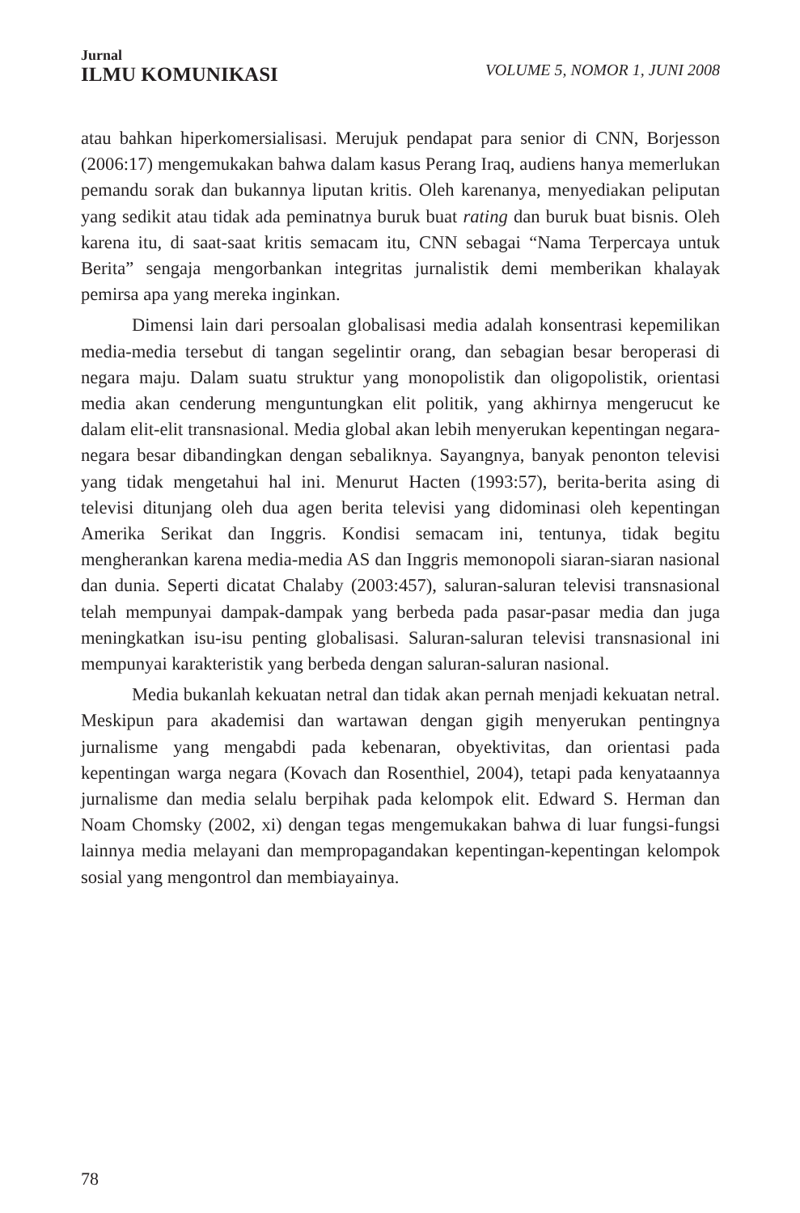Jurnal
ILMU KOMUNIKASI
VOLUME 5, NOMOR 1, JUNI 2008
atau bahkan hiperkomersialisasi. Merujuk pendapat para senior di CNN, Borjesson (2006:17) mengemukakan bahwa dalam kasus Perang Iraq, audiens hanya memerlukan pemandu sorak dan bukannya liputan kritis. Oleh karenanya, menyediakan peliputan yang sedikit atau tidak ada peminatnya buruk buat rating dan buruk buat bisnis. Oleh karena itu, di saat-saat kritis semacam itu, CNN sebagai “Nama Terpercaya untuk Berita” sengaja mengorbankan integritas jurnalistik demi memberikan khalayak pemirsa apa yang mereka inginkan.
Dimensi lain dari persoalan globalisasi media adalah konsentrasi kepemilikan media-media tersebut di tangan segelintir orang, dan sebagian besar beroperasi di negara maju. Dalam suatu struktur yang monopolistik dan oligopolistik, orientasi media akan cenderung menguntungkan elit politik, yang akhirnya mengerucut ke dalam elit-elit transnasional. Media global akan lebih menyerukan kepentingan negara-negara besar dibandingkan dengan sebaliknya. Sayangnya, banyak penonton televisi yang tidak mengetahui hal ini. Menurut Hacten (1993:57), berita-berita asing di televisi ditunjang oleh dua agen berita televisi yang didominasi oleh kepentingan Amerika Serikat dan Inggris. Kondisi semacam ini, tentunya, tidak begitu mengherankan karena media-media AS dan Inggris memonopoli siaran-siaran nasional dan dunia. Seperti dicatat Chalaby (2003:457), saluran-saluran televisi transnasional telah mempunyai dampak-dampak yang berbeda pada pasar-pasar media dan juga meningkatkan isu-isu penting globalisasi. Saluran-saluran televisi transnasional ini mempunyai karakteristik yang berbeda dengan saluran-saluran nasional.
Media bukanlah kekuatan netral dan tidak akan pernah menjadi kekuatan netral. Meskipun para akademisi dan wartawan dengan gigih menyerukan pentingnya jurnalisme yang mengabdi pada kebenaran, obyektivitas, dan orientasi pada kepentingan warga negara (Kovach dan Rosenthiel, 2004), tetapi pada kenyataannya jurnalisme dan media selalu berpihak pada kelompok elit. Edward S. Herman dan Noam Chomsky (2002, xi) dengan tegas mengemukakan bahwa di luar fungsi-fungsi lainnya media melayani dan mempropagandakan kepentingan-kepentingan kelompok sosial yang mengontrol dan membiayainya.
78